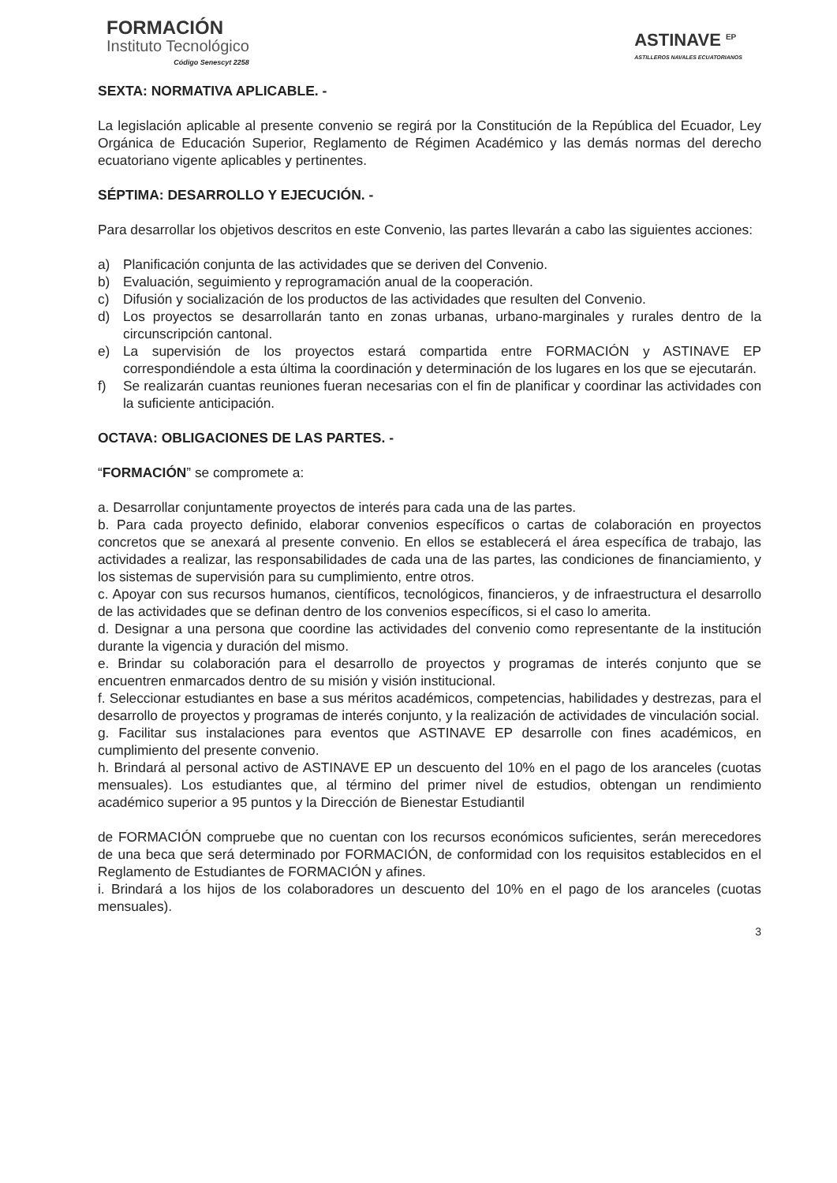FORMACIÓN
Instituto Tecnológico
Código Senescyt 2258
ASTINAVE <sup>EP</sup>
ASTILLEROS NAVALES ECUATORIANOS
SEXTA: NORMATIVA APLICABLE. -
La legislación aplicable al presente convenio se regirá por la Constitución de la República del Ecuador, Ley Orgánica de Educación Superior, Reglamento de Régimen Académico y las demás normas del derecho ecuatoriano vigente aplicables y pertinentes.
SÉPTIMA: DESARROLLO Y EJECUCIÓN. -
Para desarrollar los objetivos descritos en este Convenio, las partes llevarán a cabo las siguientes acciones:
a) Planificación conjunta de las actividades que se deriven del Convenio.
b) Evaluación, seguimiento y reprogramación anual de la cooperación.
c) Difusión y socialización de los productos de las actividades que resulten del Convenio.
d) Los proyectos se desarrollarán tanto en zonas urbanas, urbano-marginales y rurales dentro de la circunscripción cantonal.
e) La supervisión de los proyectos estará compartida entre FORMACIÓN y ASTINAVE EP correspondiéndole a esta última la coordinación y determinación de los lugares en los que se ejecutarán.
f) Se realizarán cuantas reuniones fueran necesarias con el fin de planificar y coordinar las actividades con la suficiente anticipación.
OCTAVA: OBLIGACIONES DE LAS PARTES. -
“FORMACIÓN” se compromete a:
a. Desarrollar conjuntamente proyectos de interés para cada una de las partes.
b. Para cada proyecto definido, elaborar convenios específicos o cartas de colaboración en proyectos concretos que se anexará al presente convenio. En ellos se establecerá el área específica de trabajo, las actividades a realizar, las responsabilidades de cada una de las partes, las condiciones de financiamiento, y los sistemas de supervisión para su cumplimiento, entre otros.
c. Apoyar con sus recursos humanos, científicos, tecnológicos, financieros, y de infraestructura el desarrollo de las actividades que se definan dentro de los convenios específicos, si el caso lo amerita.
d. Designar a una persona que coordine las actividades del convenio como representante de la institución durante la vigencia y duración del mismo.
e. Brindar su colaboración para el desarrollo de proyectos y programas de interés conjunto que se encuentren enmarcados dentro de su misión y visión institucional.
f. Seleccionar estudiantes en base a sus méritos académicos, competencias, habilidades y destrezas, para el desarrollo de proyectos y programas de interés conjunto, y la realización de actividades de vinculación social.
g. Facilitar sus instalaciones para eventos que ASTINAVE EP desarrolle con fines académicos, en cumplimiento del presente convenio.
h. Brindará al personal activo de ASTINAVE EP un descuento del 10% en el pago de los aranceles (cuotas mensuales). Los estudiantes que, al término del primer nivel de estudios, obtengan un rendimiento académico superior a 95 puntos y la Dirección de Bienestar Estudiantil
de FORMACIÓN compruebe que no cuentan con los recursos económicos suficientes, serán merecedores de una beca que será determinado por FORMACIÓN, de conformidad con los requisitos establecidos en el Reglamento de Estudiantes de FORMACIÓN y afines.
i. Brindará a los hijos de los colaboradores un descuento del 10% en el pago de los aranceles (cuotas mensuales).
3